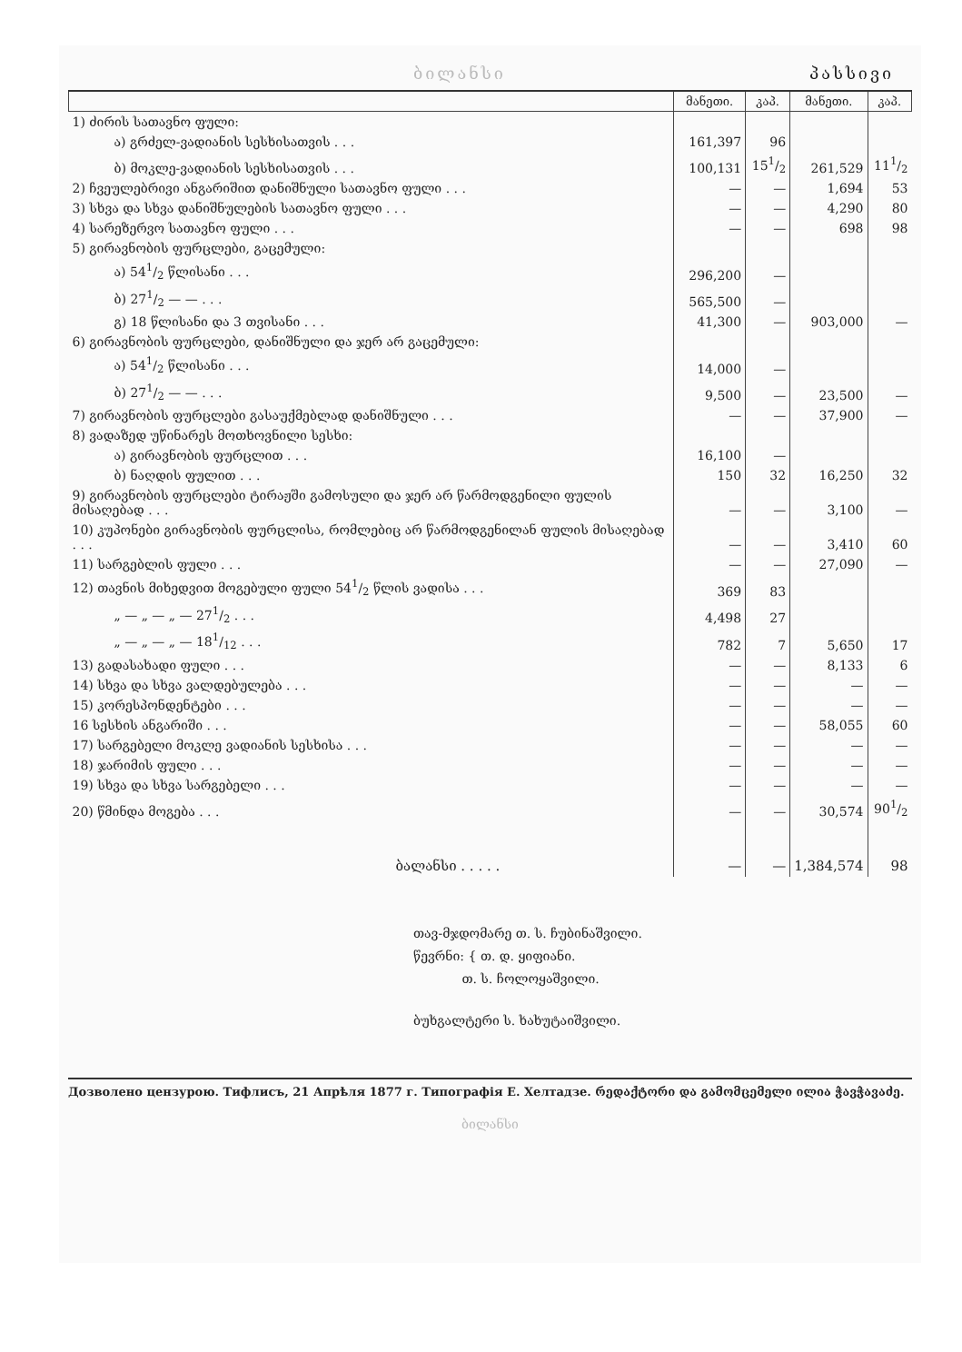ბილანსი პასსივი
| | მანეთი. | კაპ. | მანეთი. | კაპ. |
| --- | --- | --- | --- | --- |
| 1) ძირის სათავნო ფული: | | | | |
| ა) გრძელ-ვადიანის სესხისათვის . . . | 161,397 | 96 | | |
| ბ) მოკლე-ვადიანის სესხისათვის . . . | 100,131 | 151/2 | 261,529 | 111/2 |
| 2) ჩვეულებრივი ანგარიშით დანიშნული სათავნო ფული . . . | — | — | 1,694 | 53 |
| 3) სხვა და სხვა დანიშნულების სათავნო ფული . . . | — | — | 4,290 | 80 |
| 4) სარეზერვო სათავნო ფული . . . | — | — | 698 | 98 |
| 5) გირავნობის ფურცლები, გაცემული: | | | | |
| ა) 541/2 წლისანი . . . | 296,200 | — | | |
| ბ) 271/2 — — . . . | 565,500 | — | | |
| გ) 18 წლისანი და 3 თვისანი . . . | 41,300 | — | 903,000 | — |
| 6) გირავნობის ფურცლები, დანიშნული და ჯერ არ გაცემული: | | | | |
| ა) 541/2 წლისანი . . . | 14,000 | — | | |
| ბ) 271/2 — — . . . | 9,500 | — | 23,500 | — |
| 7) გირავნობის ფურცლები გასაუქმებლად დანიშნული . . . | — | — | 37,900 | — |
| 8) ვადაზედ უწინარეს მოთხოვნილი სესხი: | | | | |
| ა) გირავნობის ფურცლით . . . | 16,100 | — | | |
| ბ) ნაღდის ფულით . . . | 150 | 32 | 16,250 | 32 |
| 9) გირავნობის ფურცლები ტირაჟში გამოსული და ჯერ არ წარმოდგენილი ფულის მისაღებად . . . | — | — | 3,100 | — |
| 10) კუპონები გირავნობის ფურცლისა, რომლებიც არ წარმოდგენილან ფულის მისაღებად . . . | — | — | 3,410 | 60 |
| 11) სარგებლის ფული . . . | — | — | 27,090 | — |
| 12) თავნის მიხედვით მოგებული ფული 541/2 წლის ვადისა . . . | 369 | 83 | | |
| „ — „ — „ — 271/2 . . . | 4,498 | 27 | | |
| „ — „ — „ — 181/12 . . . | 782 | 7 | 5,650 | 17 |
| 13) გადასახადი ფული . . . | — | — | 8,133 | 6 |
| 14) სხვა და სხვა ვალდებულება . . . | — | — | — | — |
| 15) კორესპონდენტები . . . | — | — | — | — |
| 16 სესხის ანგარიში . . . | — | — | 58,055 | 60 |
| 17) სარგებელი მოკლე ვადიანის სესხისა . . . | — | — | — | — |
| 18) ჯარიმის ფული . . . | — | — | — | — |
| 19) სხვა და სხვა სარგებელი . . . | — | — | — | — |
| 20) წმინდა მოგება . . . | — | — | 30,574 | 901/2 |
| ბალანსი . . . . . | — | — | 1,384,574 | 98 |
თავ-მჯდომარე თ. ს. ჩუბინაშვილი.
წევრნი: { თ. დ. ყიფიანი.
თ. ს. ჩოლოყაშვილი.
ბუხგალტერი ს. ხახუტაიშვილი.
Дозволено цензурою. Тифлисъ, 21 Апрѣля 1877 г. Типографія Е. Хелтадзе. რედაქტორი და გამომცემელი ილია ჭავჭავაძე.
ბილანსი